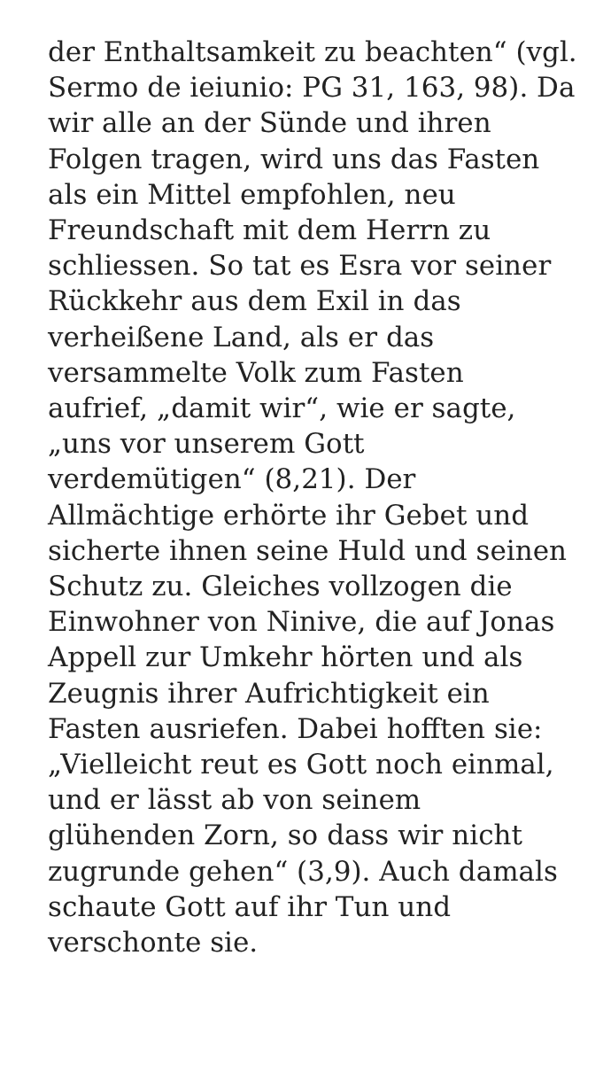der Enthaltsamkeit zu beachten“ (vgl.
Sermo de ieiunio: PG 31, 163, 98). Da
wir alle an der Sünde und ihren
Folgen tragen, wird uns das Fasten
als ein Mittel empfohlen, neu
Freundschaft mit dem Herrn zu
schliessen. So tat es Esra vor seiner
Rückkehr aus dem Exil in das
verheißene Land, als er das
versammelte Volk zum Fasten
aufrief, „damit wir“, wie er sagte,
„uns vor unserem Gott
verdemütigen“ (8,21). Der
Allmächtige erhörte ihr Gebet und
sicherte ihnen seine Huld und seinen
Schutz zu. Gleiches vollzogen die
Einwohner von Ninive, die auf Jonas
Appell zur Umkehr hörten und als
Zeugnis ihrer Aufrichtigkeit ein
Fasten ausriefen. Dabei hofften sie:
„Vielleicht reut es Gott noch einmal,
und er lässt ab von seinem
glühenden Zorn, so dass wir nicht
zugrunde gehen“ (3,9). Auch damals
schaute Gott auf ihr Tun und
verschonte sie.